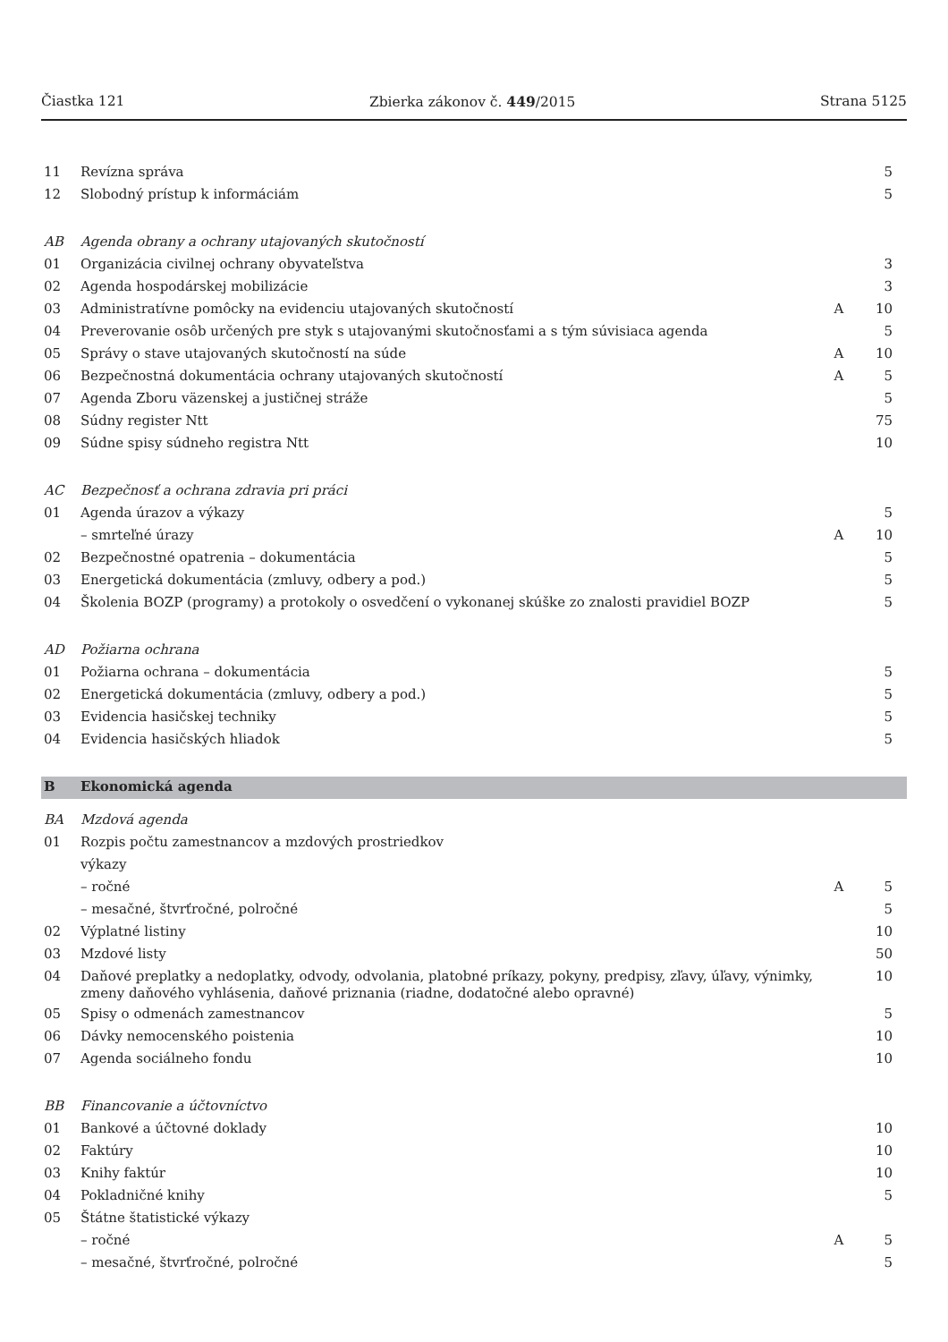Čiastka 121 Zbierka zákonov č. 449/2015 Strana 5125
| 11 | Revízna správa | | 5 |
| 12 | Slobodný prístup k informáciám | | 5 |
| AB | Agenda obrany a ochrany utajovaných skutočností | | |
| 01 | Organizácia civilnej ochrany obyvateľstva | | 3 |
| 02 | Agenda hospodárskej mobilizácie | | 3 |
| 03 | Administratívne pomôcky na evidenciu utajovaných skutočností | A | 10 |
| 04 | Preverovanie osôb určených pre styk s utajovanými skutočnosťami a s tým súvisiaca agenda | | 5 |
| 05 | Správy o stave utajovaných skutočností na súde | A | 10 |
| 06 | Bezpečnostná dokumentácia ochrany utajovaných skutočností | A | 5 |
| 07 | Agenda Zboru väzenskej a justičnej stráže | | 5 |
| 08 | Súdny register Ntt | | 75 |
| 09 | Súdne spisy súdneho registra Ntt | | 10 |
| AC | Bezpečnosť a ochrana zdravia pri práci | | |
| 01 | Agenda úrazov a výkazy | | 5 |
| | – smrteľné úrazy | A | 10 |
| 02 | Bezpečnostné opatrenia – dokumentácia | | 5 |
| 03 | Energetická dokumentácia (zmluvy, odbery a pod.) | | 5 |
| 04 | Školenia BOZP (programy) a protokoly o osvedčení o vykonanej skúške zo znalosti pravidiel BOZP | | 5 |
| AD | Požiarna ochrana | | |
| 01 | Požiarna ochrana – dokumentácia | | 5 |
| 02 | Energetická dokumentácia (zmluvy, odbery a pod.) | | 5 |
| 03 | Evidencia hasičskej techniky | | 5 |
| 04 | Evidencia hasičských hliadok | | 5 |
| B | Ekonomická agenda | | |
| BA | Mzdová agenda | | |
| 01 | Rozpis počtu zamestnancov a mzdových prostriedkov | | |
| | výkazy | | |
| | – ročné | A | 5 |
| | – mesačné, štvrťročné, polročné | | 5 |
| 02 | Výplatné listiny | | 10 |
| 03 | Mzdové listy | | 50 |
| 04 | Daňové preplatky a nedoplatky, odvody, odvolania, platobné príkazy, pokyny, predpisy, zľavy, úľavy, výnimky, zmeny daňového vyhlásenia, daňové priznania (riadne, dodatočné alebo opravné) | | 10 |
| 05 | Spisy o odmenách zamestnancov | | 5 |
| 06 | Dávky nemocenského poistenia | | 10 |
| 07 | Agenda sociálneho fondu | | 10 |
| BB | Financovanie a účtovníctvo | | |
| 01 | Bankové a účtovné doklady | | 10 |
| 02 | Faktúry | | 10 |
| 03 | Knihy faktúr | | 10 |
| 04 | Pokladničné knihy | | 5 |
| 05 | Štátne štatistické výkazy | | |
| | – ročné | A | 5 |
| | – mesačné, štvrťročné, polročné | | 5 |